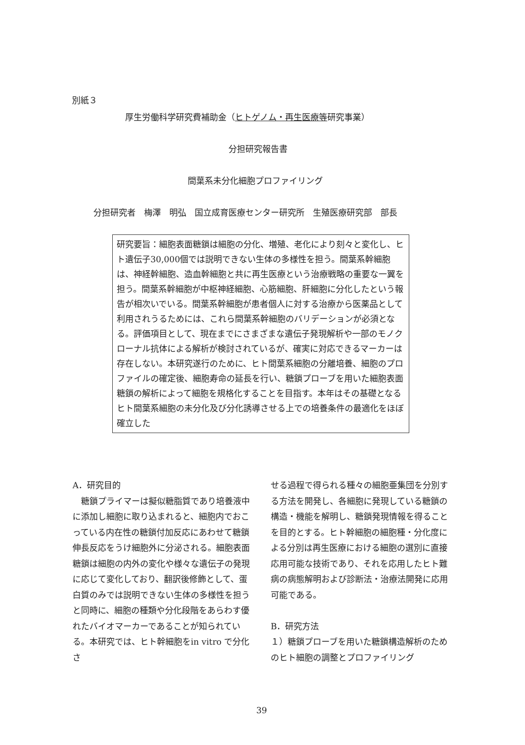別紙３
厚生労働科学研究費補助金（ヒトゲノム・再生医療等研究事業）
分担研究報告書
間葉系未分化細胞プロファイリング
分担研究者　梅澤　明弘　国立成育医療センター研究所　生殖医療研究部　部長
研究要旨：細胞表面糖鎖は細胞の分化、増殖、老化により刻々と変化し、ヒト遺伝子30,000個では説明できない生体の多様性を担う。間葉系幹細胞は、神経幹細胞、造血幹細胞と共に再生医療という治療戦略の重要な一翼を担う。間葉系幹細胞が中枢神経細胞、心筋細胞、肝細胞に分化したという報告が相次いでいる。間葉系幹細胞が患者個人に対する治療から医薬品として利用されうるためには、これら間葉系幹細胞のバリデーションが必須となる。評価項目として、現在までにさまざまな遺伝子発現解析や一部のモノクローナル抗体による解析が検討されているが、確実に対応できるマーカーは存在しない。本研究遂行のために、ヒト間葉系細胞の分離培養、細胞のプロファイルの確定後、細胞寿命の延長を行い、糖鎖プローブを用いた細胞表面糖鎖の解析によって細胞を規格化することを目指す。本年はその基礎となるヒト間葉系細胞の未分化及び分化誘導させる上での培養条件の最適化をほぼ確立した
A．研究目的
　糖鎖プライマーは擬似糖脂質であり培養液中に添加し細胞に取り込まれると、細胞内でおこっている内在性の糖鎖付加反応にあわせて糖鎖伸長反応をうけ細胞外に分泌される。細胞表面糖鎖は細胞の内外の変化や様々な遺伝子の発現に応じて変化しており、翻訳後修飾として、蛋白質のみでは説明できない生体の多様性を担うと同時に、細胞の種類や分化段階をあらわす優れたバイオマーカーであることが知られている。本研究では、ヒト幹細胞をin vitro で分化さ
せる過程で得られる種々の細胞亜集団を分別する方法を開発し、各細胞に発現している糖鎖の構造・機能を解明し、糖鎖発現情報を得ることを目的とする。ヒト幹細胞の細胞種・分化度による分別は再生医療における細胞の選別に直接応用可能な技術であり、それを応用したヒト難病の病態解明および診断法・治療法開発に応用可能である。
B．研究方法
１）糖鎖プローブを用いた糖鎖構造解析のためのヒト細胞の調整とプロファイリング
39